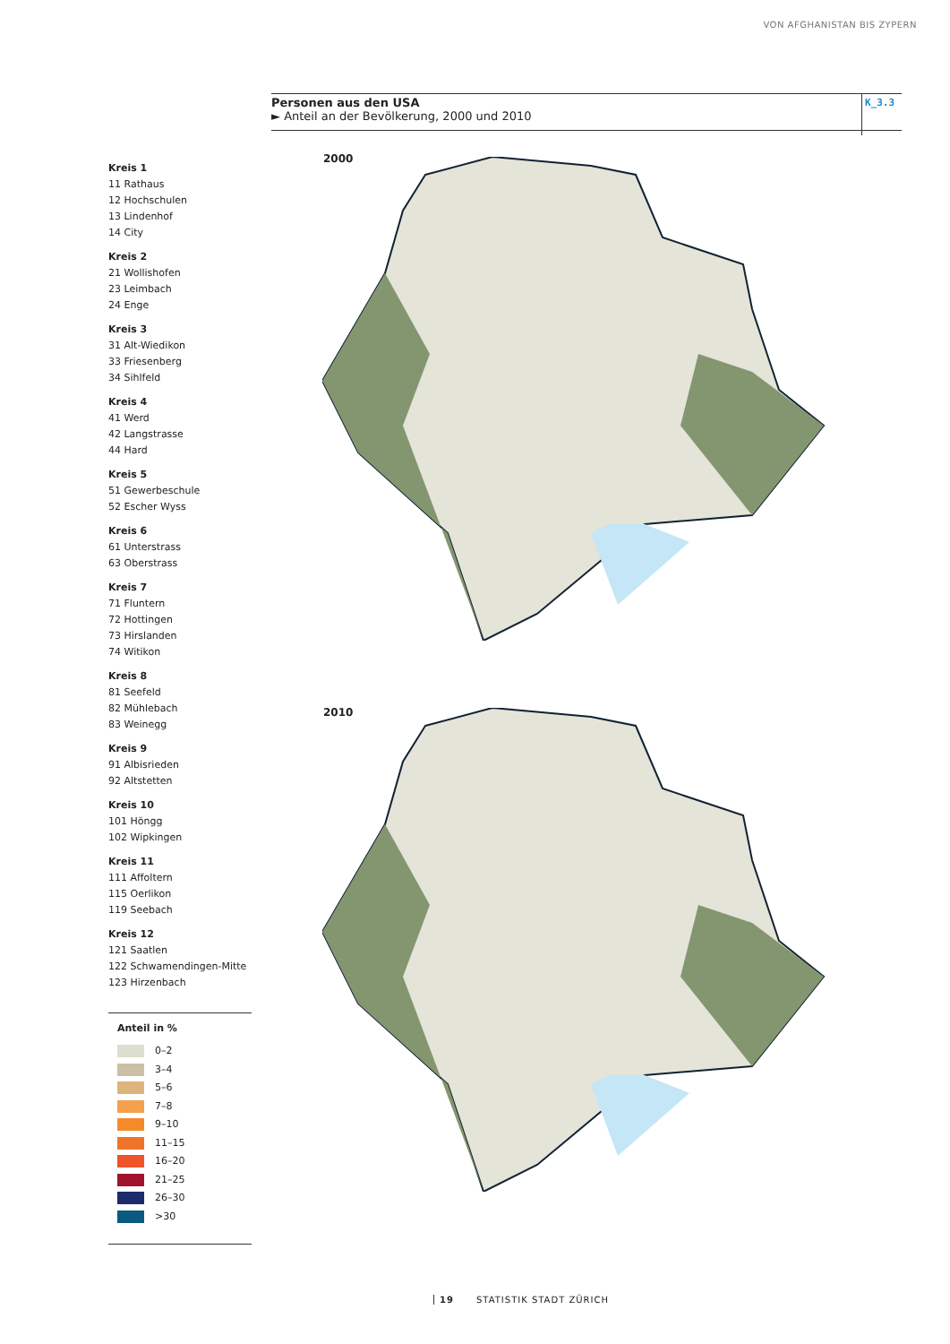VON AFGHANISTAN BIS ZYPERN
Personen aus den USA
► Anteil an der Bevölkerung, 2000 und 2010
K_3.3
Kreis 1
11 Rathaus
12 Hochschulen
13 Lindenhof
14 City
Kreis 2
21 Wollishofen
23 Leimbach
24 Enge
Kreis 3
31 Alt-Wiedikon
33 Friesenberg
34 Sihlfeld
Kreis 4
41 Werd
42 Langstrasse
44 Hard
Kreis 5
51 Gewerbeschule
52 Escher Wyss
Kreis 6
61 Unterstrass
63 Oberstrass
Kreis 7
71 Fluntern
72 Hottingen
73 Hirslanden
74 Witikon
Kreis 8
81 Seefeld
82 Mühlebach
83 Weinegg
Kreis 9
91 Albisrieden
92 Altstetten
Kreis 10
101 Höngg
102 Wipkingen
Kreis 11
111 Affoltern
115 Oerlikon
119 Seebach
Kreis 12
121 Saatlen
122 Schwamendingen-Mitte
123 Hirzenbach
Anteil in %
0–2
3–4
5–6
7–8
9–10
11–15
16–20
21–25
26–30
>30
2000
2010
19 STATISTIK STADT ZÜRICH